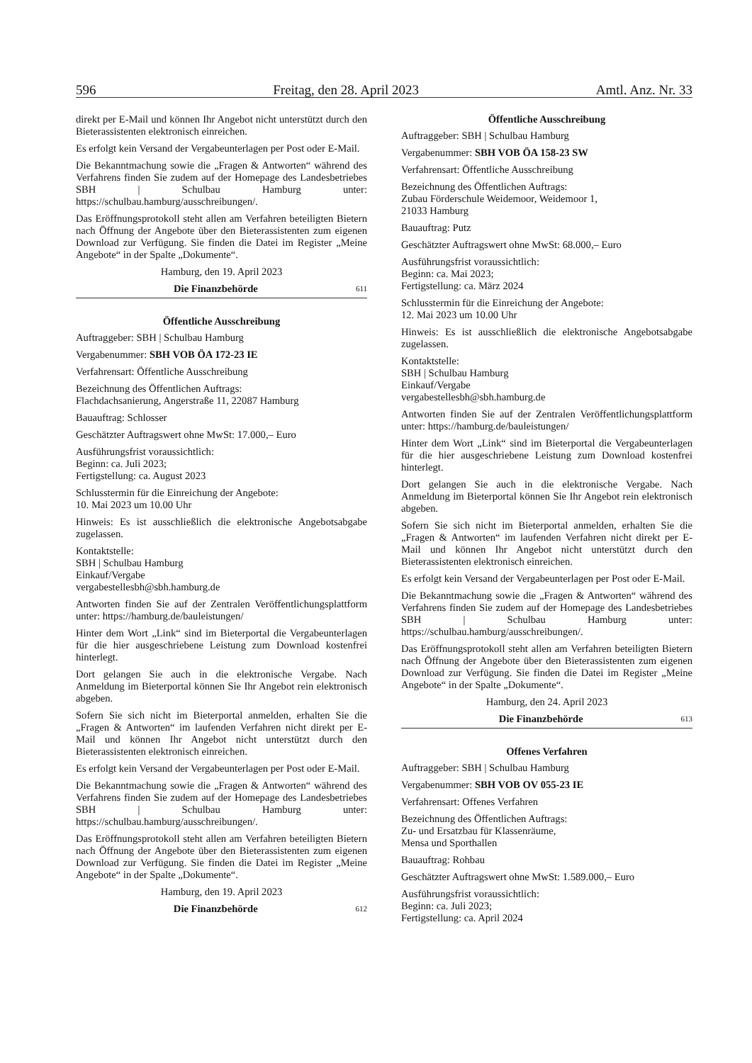596 Freitag, den 28. April 2023 Amtl. Anz. Nr. 33
direkt per E-Mail und können Ihr Angebot nicht unterstützt durch den Bieterassistenten elektronisch einreichen.
Es erfolgt kein Versand der Vergabeunterlagen per Post oder E-Mail.
Die Bekanntmachung sowie die „Fragen & Antworten“ während des Verfahrens finden Sie zudem auf der Homepage des Landesbetriebes SBH | Schulbau Hamburg unter: https://schulbau.hamburg/ausschreibungen/.
Das Eröffnungsprotokoll steht allen am Verfahren beteiligten Bietern nach Öffnung der Angebote über den Bieterassistenten zum eigenen Download zur Verfügung. Sie finden die Datei im Register „Meine Angebote“ in der Spalte „Dokumente“.
Hamburg, den 19. April 2023
Die Finanzbehörde 611
Öffentliche Ausschreibung
Auftraggeber: SBH | Schulbau Hamburg
Vergabenummer: SBH VOB ÖA 172-23 IE
Verfahrensart: Öffentliche Ausschreibung
Bezeichnung des Öffentlichen Auftrags:
Flachdachsanierung, Angerstraße 11, 22087 Hamburg
Bauauftrag: Schlosser
Geschätzter Auftragswert ohne MwSt: 17.000,– Euro
Ausführungsfrist voraussichtlich:
Beginn: ca. Juli 2023;
Fertigstellung: ca. August 2023
Schlusstermin für die Einreichung der Angebote:
10. Mai 2023 um 10.00 Uhr
Hinweis: Es ist ausschließlich die elektronische Angebotsabgabe zugelassen.
Kontaktstelle:
SBH | Schulbau Hamburg
Einkauf/Vergabe
vergabestellesbh@sbh.hamburg.de
Antworten finden Sie auf der Zentralen Veröffentlichungsplattform unter: https://hamburg.de/bauleistungen/
Hinter dem Wort „Link“ sind im Bieterportal die Vergabeunterlagen für die hier ausgeschriebene Leistung zum Download kostenfrei hinterlegt.
Dort gelangen Sie auch in die elektronische Vergabe. Nach Anmeldung im Bieterportal können Sie Ihr Angebot rein elektronisch abgeben.
Sofern Sie sich nicht im Bieterportal anmelden, erhalten Sie die „Fragen & Antworten“ im laufenden Verfahren nicht direkt per E-Mail und können Ihr Angebot nicht unterstützt durch den Bieterassistenten elektronisch einreichen.
Es erfolgt kein Versand der Vergabeunterlagen per Post oder E-Mail.
Die Bekanntmachung sowie die „Fragen & Antworten“ während des Verfahrens finden Sie zudem auf der Homepage des Landesbetriebes SBH | Schulbau Hamburg unter: https://schulbau.hamburg/ausschreibungen/.
Das Eröffnungsprotokoll steht allen am Verfahren beteiligten Bietern nach Öffnung der Angebote über den Bieterassistenten zum eigenen Download zur Verfügung. Sie finden die Datei im Register „Meine Angebote“ in der Spalte „Dokumente“.
Hamburg, den 19. April 2023
Die Finanzbehörde 612
Öffentliche Ausschreibung
Auftraggeber: SBH | Schulbau Hamburg
Vergabenummer: SBH VOB ÖA 158-23 SW
Verfahrensart: Öffentliche Ausschreibung
Bezeichnung des Öffentlichen Auftrags:
Zubau Förderschule Weidemoor, Weidemoor 1,
21033 Hamburg
Bauauftrag: Putz
Geschätzter Auftragswert ohne MwSt: 68.000,– Euro
Ausführungsfrist voraussichtlich:
Beginn: ca. Mai 2023;
Fertigstellung: ca. März 2024
Schlusstermin für die Einreichung der Angebote:
12. Mai 2023 um 10.00 Uhr
Hinweis: Es ist ausschließlich die elektronische Angebotsabgabe zugelassen.
Kontaktstelle:
SBH | Schulbau Hamburg
Einkauf/Vergabe
vergabestellesbh@sbh.hamburg.de
Antworten finden Sie auf der Zentralen Veröffentlichungsplattform unter: https://hamburg.de/bauleistungen/
Hinter dem Wort „Link“ sind im Bieterportal die Vergabeunterlagen für die hier ausgeschriebene Leistung zum Download kostenfrei hinterlegt.
Dort gelangen Sie auch in die elektronische Vergabe. Nach Anmeldung im Bieterportal können Sie Ihr Angebot rein elektronisch abgeben.
Sofern Sie sich nicht im Bieterportal anmelden, erhalten Sie die „Fragen & Antworten“ im laufenden Verfahren nicht direkt per E-Mail und können Ihr Angebot nicht unterstützt durch den Bieterassistenten elektronisch einreichen.
Es erfolgt kein Versand der Vergabeunterlagen per Post oder E-Mail.
Die Bekanntmachung sowie die „Fragen & Antworten“ während des Verfahrens finden Sie zudem auf der Homepage des Landesbetriebes SBH | Schulbau Hamburg unter: https://schulbau.hamburg/ausschreibungen/.
Das Eröffnungsprotokoll steht allen am Verfahren beteiligten Bietern nach Öffnung der Angebote über den Bieterassistenten zum eigenen Download zur Verfügung. Sie finden die Datei im Register „Meine Angebote“ in der Spalte „Dokumente“.
Hamburg, den 24. April 2023
Die Finanzbehörde 613
Offenes Verfahren
Auftraggeber: SBH | Schulbau Hamburg
Vergabenummer: SBH VOB OV 055-23 IE
Verfahrensart: Offenes Verfahren
Bezeichnung des Öffentlichen Auftrags:
Zu- und Ersatzbau für Klassenräume,
Mensa und Sporthallen
Bauauftrag: Rohbau
Geschätzter Auftragswert ohne MwSt: 1.589.000,– Euro
Ausführungsfrist voraussichtlich:
Beginn: ca. Juli 2023;
Fertigstellung: ca. April 2024